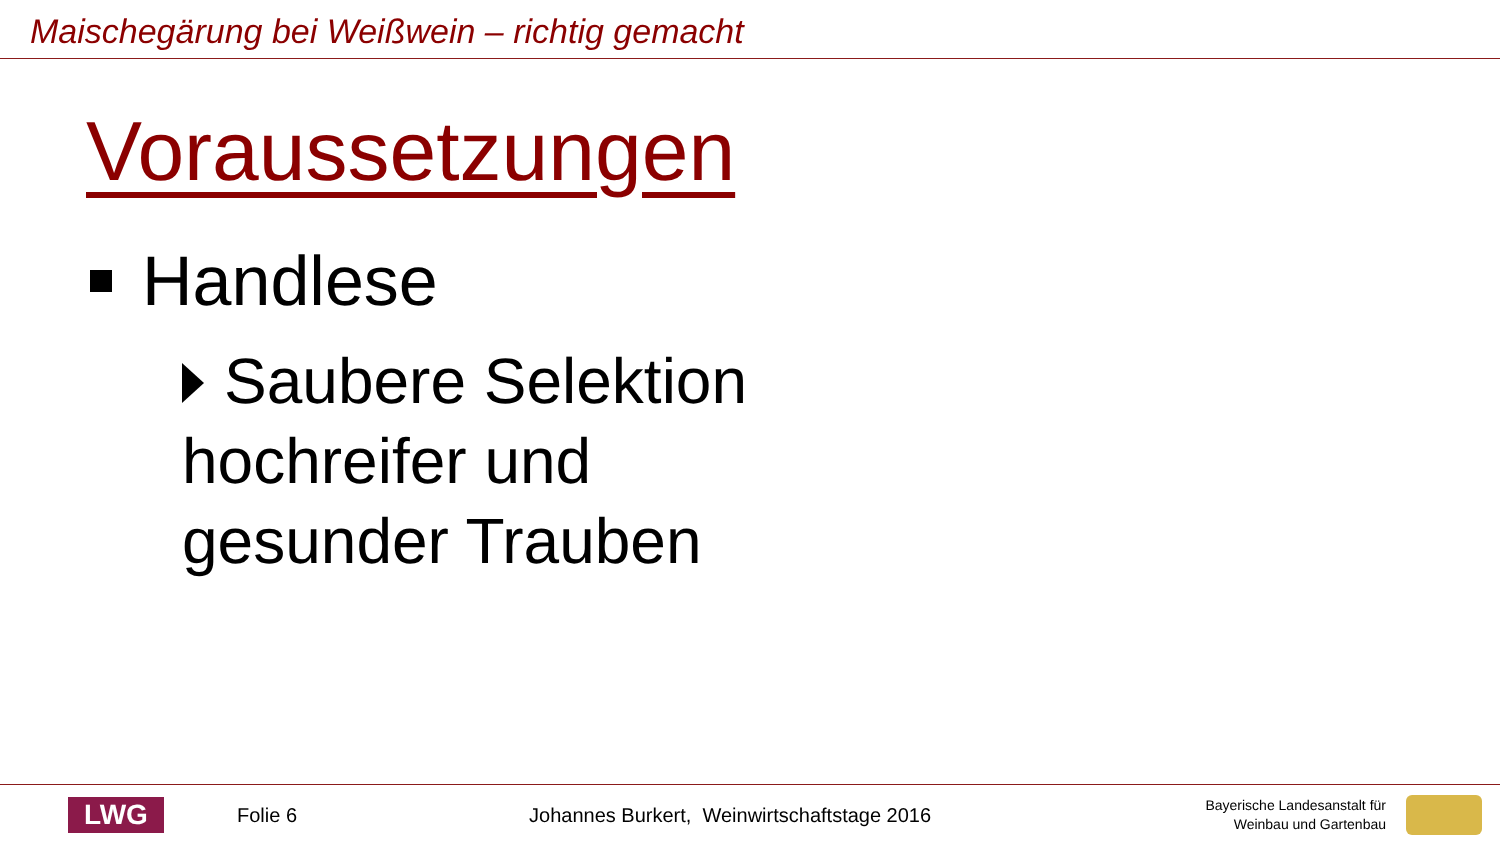Maischegärung bei Weißwein – richtig gemacht
Voraussetzungen
Handlese
Saubere Selektion
hochreifer und
gesunder Trauben
LWG
Folie 6
Johannes Burkert, Weinwirtschaftstage 2016
Bayerische Landesanstalt für
Weinbau und Gartenbau